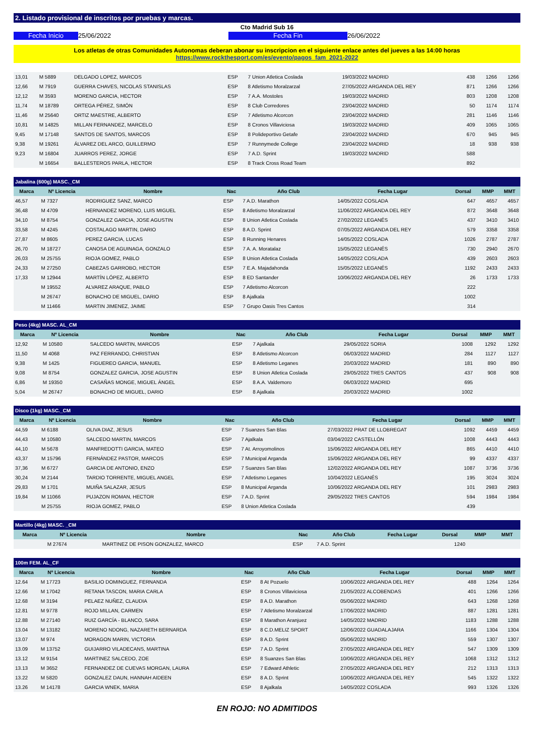2. Listado provisional de inscritos por pruebas y marcas.
Cto Madrid Sub 16
Fecha Inicio 25/06/2022 Fecha Fin 26/06/2022
Los atletas de otras Comunidades Autonomas deberan abonar su inscripcion en el siguiente enlace antes del jueves a las 14:00 horas
https://www.rockthesport.com/es/evento/pagos_fam_2021-2022
| 13,01 | M 5889 | DELGADO LOPEZ, MARCOS | ESP | 7 Union Atletica Coslada | 19/03/2022 MADRID | 438 | 1266 | 1266 |
| 12,66 | M 7919 | GUERRA CHAVES, NICOLAS STANISLAS | ESP | 8 Atletismo Moralzarzal | 27/05/2022 ARGANDA DEL REY | 871 | 1266 | 1266 |
| 12,12 | M 3593 | MORENO GARCIA, HECTOR | ESP | 7 A.A. Mostoles | 19/03/2022 MADRID | 803 | 1208 | 1208 |
| 11,74 | M 18789 | ORTEGA PÉREZ, SIMÓN | ESP | 8 Club Corredores | 23/04/2022 MADRID | 50 | 1174 | 1174 |
| 11,46 | M 25640 | ORTIZ MAESTRE, ALBERTO | ESP | 7 Atletismo Alcorcon | 23/04/2022 MADRID | 281 | 1146 | 1146 |
| 10,81 | M 14825 | MILLAN FERNANDEZ, MARCELO | ESP | 8 Cronos Villaviciosa | 19/03/2022 MADRID | 409 | 1065 | 1065 |
| 9,45 | M 17148 | SANTOS DE SANTOS, MARCOS | ESP | 8 Polideportivo Getafe | 23/04/2022 MADRID | 670 | 945 | 945 |
| 9,38 | M 19261 | ÁLVAREZ DEL ARCO, GUILLERMO | ESP | 7 Runnymede College | 23/04/2022 MADRID | 18 | 938 | 938 |
| 9,23 | M 16804 | JUARROS PEREZ, JORGE | ESP | 7 A.D. Sprint | 19/03/2022 MADRID | 588 | | |
| | M 16654 | BALLESTEROS PARLA, HECTOR | ESP | 8 Track Cross Road Team | | 892 | | |
| Jabalina (600g) MASC._CM | | | | | | | | |
| --- | --- | --- | --- | --- | --- | --- | --- | --- |
| Marca | Nº Licencia | Nombre | Nac | Año Club | Fecha Lugar | Dorsal | MMP | MMT |
| 46,57 | M 7327 | RODRIGUEZ SANZ, MARCO | ESP | 7 A.D. Marathon | 14/05/2022 COSLADA | 647 | 4657 | 4657 |
| 36,48 | M 4709 | HERNANDEZ MORENO, LUIS MIGUEL | ESP | 8 Atletismo Moralzarzal | 11/06/2022 ARGANDA DEL REY | 872 | 3648 | 3648 |
| 34,10 | M 8754 | GONZALEZ GARCIA, JOSE AGUSTIN | ESP | 8 Union Atletica Coslada | 27/02/2022 LEGANÉS | 437 | 3410 | 3410 |
| 33,58 | M 4245 | COSTALAGO MARTIN, DARIO | ESP | 8 A.D. Sprint | 07/05/2022 ARGANDA DEL REY | 579 | 3358 | 3358 |
| 27,87 | M 8605 | PEREZ GARCIA, LUCAS | ESP | 8 Running Henares | 14/05/2022 COSLADA | 1026 | 2787 | 2787 |
| 26,70 | M 18727 | CANOSA DE AGUINAGA, GONZALO | ESP | 7 A. A. Moratalaz | 15/05/2022 LEGANÉS | 730 | 2940 | 2670 |
| 26,03 | M 25755 | RIOJA GOMEZ, PABLO | ESP | 8 Union Atletica Coslada | 14/05/2022 COSLADA | 439 | 2603 | 2603 |
| 24,33 | M 27250 | CABEZAS GARROBO, HECTOR | ESP | 7 E.A. Majadahonda | 15/05/2022 LEGANÉS | 1192 | 2433 | 2433 |
| 17,33 | M 12944 | MARTÍN LÓPEZ, ALBERTO | ESP | 8 ED Santander | 10/06/2022 ARGANDA DEL REY | 26 | 1733 | 1733 |
| | M 19552 | ALVAREZ ARAQUE, PABLO | ESP | 7 Atletismo Alcorcon | | 222 | | |
| | M 26747 | BONACHO DE MIGUEL, DARIO | ESP | 8 Ajalkala | | 1002 | | |
| | M 11466 | MARTIN JIMENEZ, JAIME | ESP | 7 Grupo Oasis Tres Cantos | | 314 | | |
| Peso (4kg) MASC. AL_CM | | | | | | | | |
| --- | --- | --- | --- | --- | --- | --- | --- | --- |
| Marca | Nº Licencia | Nombre | Nac | Año Club | Fecha Lugar | Dorsal | MMP | MMT |
| 12,92 | M 10580 | SALCEDO MARTIN, MARCOS | ESP | 7 Ajalkala | 29/05/2022 SORIA | 1008 | 1292 | 1292 |
| 11,50 | M 4068 | PAZ FERRANDO, CHRISTIAN | ESP | 8 Atletismo Alcorcon | 06/03/2022 MADRID | 284 | 1127 | 1127 |
| 9,38 | M 1425 | FIGUEREO GARCIA, MANUEL | ESP | 8 Atletismo Leganes | 20/03/2022 MADRID | 181 | 890 | 890 |
| 9,08 | M 8754 | GONZALEZ GARCIA, JOSE AGUSTIN | ESP | 8 Union Atletica Coslada | 29/05/2022 TRES CANTOS | 437 | 908 | 908 |
| 6,86 | M 19350 | CASAÑAS MONGE, MIGUEL ÁNGEL | ESP | 8 A.A. Valdemoro | 06/03/2022 MADRID | 695 | | |
| 5,04 | M 26747 | BONACHO DE MIGUEL, DARIO | ESP | 8 Ajalkala | 20/03/2022 MADRID | 1002 | | |
| Disco (1kg) MASC._CM | | | | | | | | |
| --- | --- | --- | --- | --- | --- | --- | --- | --- |
| Marca | Nº Licencia | Nombre | Nac | Año Club | Fecha Lugar | Dorsal | MMP | MMT |
| 44,59 | M 6188 | OLIVA DIAZ, JESUS | ESP | 7 Suanzes San Blas | 27/03/2022 PRAT DE LLOBREGAT | 1092 | 4459 | 4459 |
| 44,43 | M 10580 | SALCEDO MARTIN, MARCOS | ESP | 7 Ajalkala | 03/04/2022 CASTELLÓN | 1008 | 4443 | 4443 |
| 44,10 | M 5678 | MANFREDOTTI GARCIA, MATEO | ESP | 7 At. Arroyomolinos | 15/06/2022 ARGANDA DEL REY | 865 | 4410 | 4410 |
| 43,37 | M 15796 | FERNÁNDEZ PASTOR, MARCOS | ESP | 7 Municipal Arganda | 15/06/2022 ARGANDA DEL REY | 99 | 4337 | 4337 |
| 37,36 | M 6727 | GARCIA DE ANTONIO, ENZO | ESP | 7 Suanzes San Blas | 12/02/2022 ARGANDA DEL REY | 1087 | 3736 | 3736 |
| 30,24 | M 2144 | TARDIO TORRENTE, MIGUEL ANGEL | ESP | 7 Atletismo Leganes | 10/04/2022 LEGANÉS | 195 | 3024 | 3024 |
| 29,83 | M 1701 | MUIÑA SALAZAR, JESUS | ESP | 8 Municipal Arganda | 10/06/2022 ARGANDA DEL REY | 101 | 2983 | 2983 |
| 19,84 | M 11066 | PUJAZON ROMAN, HECTOR | ESP | 7 A.D. Sprint | 29/05/2022 TRES CANTOS | 594 | 1984 | 1984 |
| | M 25755 | RIOJA GOMEZ, PABLO | ESP | 8 Union Atletica Coslada | | 439 | | |
| Martillo (4kg) MASC. _CM | | | | | | | | |
| --- | --- | --- | --- | --- | --- | --- | --- | --- |
| Marca | Nº Licencia | Nombre | Nac | Año Club | Fecha Lugar | Dorsal | MMP | MMT |
| | M 27674 | MARTINEZ DE PISON GONZALEZ, MARCO | ESP | 7 A.D. Sprint | | 1240 | | |
| 100m FEM. AL_CF | | | | | | | | |
| --- | --- | --- | --- | --- | --- | --- | --- | --- |
| Marca | Nº Licencia | Nombre | Nac | Año Club | Fecha Lugar | Dorsal | MMP | MMT |
| 12.64 | M 17723 | BASILIO DOMINGUEZ, FERNANDA | ESP | 8 At Pozuelo | 10/06/2022 ARGANDA DEL REY | 488 | 1264 | 1264 |
| 12.66 | M 17042 | RETANA TASCON, MARIA CARLA | ESP | 8 Cronos Villaviciosa | 21/05/2022 ALCOBENDAS | 401 | 1266 | 1266 |
| 12.68 | M 3194 | PELAEZ NUÑEZ, CLAUDIA | ESP | 8 A.D. Marathon | 05/06/2022 MADRID | 643 | 1268 | 1268 |
| 12.81 | M 9778 | ROJO MILLAN, CARMEN | ESP | 7 Atletismo Moralzarzal | 17/06/2022 MADRID | 887 | 1281 | 1281 |
| 12.88 | M 27140 | RUIZ GARCÍA - BLANCO, SARA | ESP | 8 Marathon Aranjuez | 14/05/2022 MADRID | 1183 | 1288 | 1288 |
| 13.04 | M 13182 | MORENO NDONG, NAZARETH BERNARDA | ESP | 8 C.D.MELIZ SPORT | 12/06/2022 GUADALAJARA | 1166 | 1304 | 1304 |
| 13.07 | M 974 | MORAGON MARIN, VICTORIA | ESP | 8 A.D. Sprint | 05/06/2022 MADRID | 559 | 1307 | 1307 |
| 13.09 | M 13752 | GUIJARRO VILADECANS, MARTINA | ESP | 7 A.D. Sprint | 27/05/2022 ARGANDA DEL REY | 547 | 1309 | 1309 |
| 13.12 | M 9154 | MARTINEZ SALCEDO, ZOE | ESP | 8 Suanzes San Blas | 10/06/2022 ARGANDA DEL REY | 1068 | 1312 | 1312 |
| 13.13 | M 3652 | FERNANDEZ DE CUEVAS MORGAN, LAURA | ESP | 7 Edward Athletic | 27/05/2022 ARGANDA DEL REY | 212 | 1313 | 1313 |
| 13.22 | M 5820 | GONZALEZ DAUN, HANNAH AIDEEN | ESP | 8 A.D. Sprint | 10/06/2022 ARGANDA DEL REY | 545 | 1322 | 1322 |
| 13.26 | M 14178 | GARCIA WNEK, MARIA | ESP | 8 Ajalkala | 14/05/2022 COSLADA | 993 | 1326 | 1326 |
EN ROJO: NO ADMITIDOS